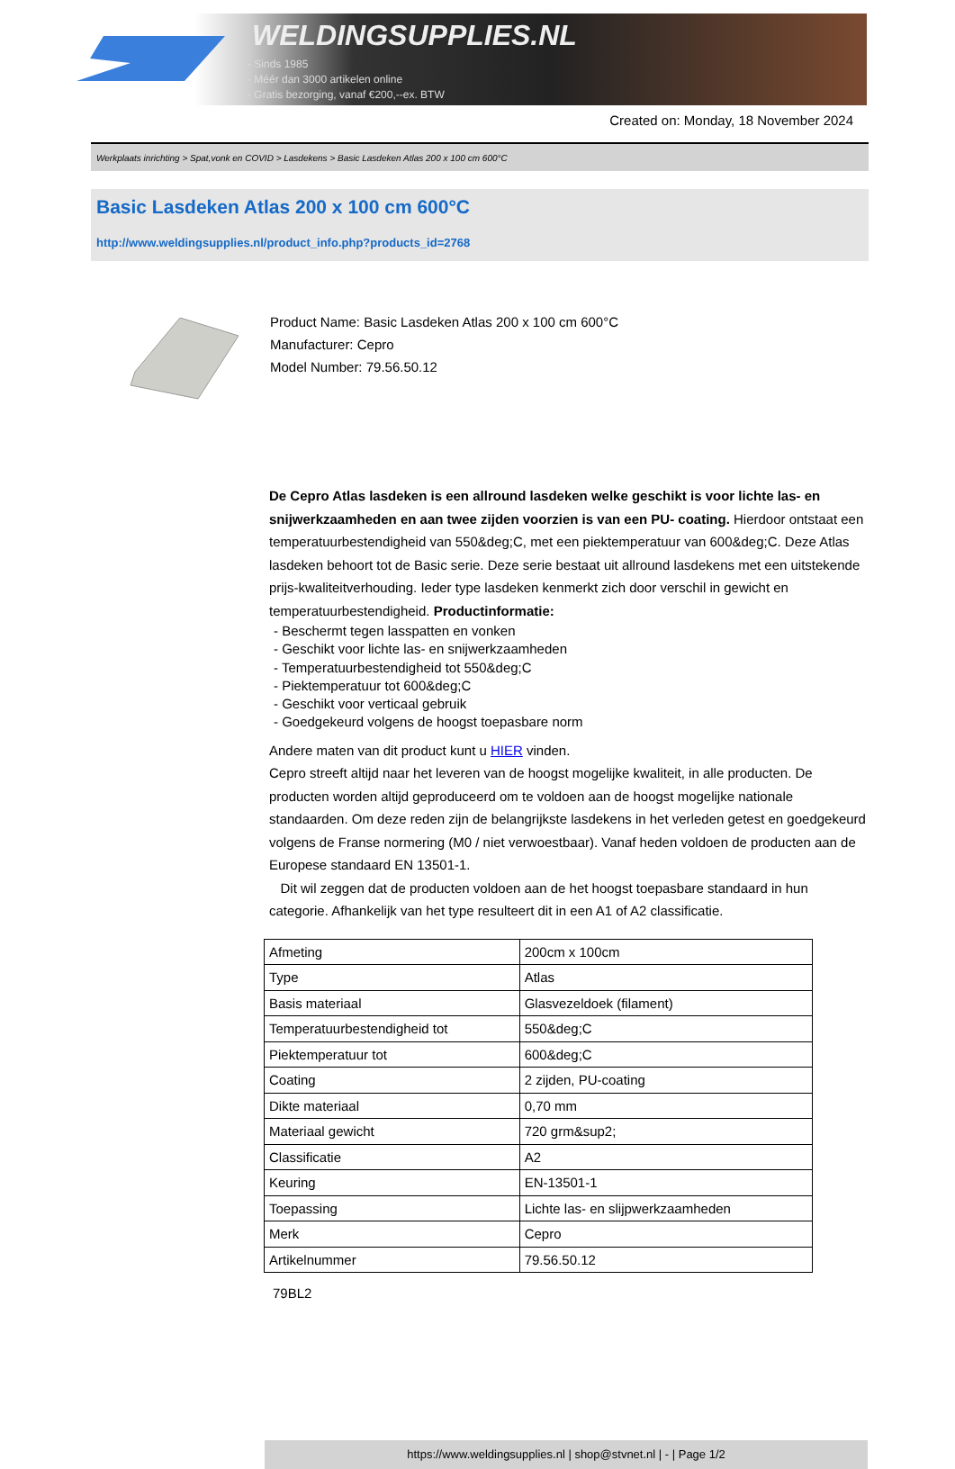WELDINGSUPPLIES.NL
- Sinds 1985
- Méér dan 3000 artikelen online
- Gratis bezorging, vanaf €200,--ex. BTW
Created on: Monday, 18 November 2024
Werkplaats inrichting > Spat,vonk en COVID > Lasdekens > Basic Lasdeken Atlas 200 x 100 cm 600°C
Basic Lasdeken Atlas 200 x 100 cm 600°C
http://www.weldingsupplies.nl/product_info.php?products_id=2768
Product Name: Basic Lasdeken Atlas 200 x 100 cm 600°C
Manufacturer: Cepro
Model Number: 79.56.50.12
De Cepro Atlas lasdeken is een allround lasdeken welke geschikt is voor lichte las- en snijwerkzaamheden en aan twee zijden voorzien is van een PU- coating. Hierdoor ontstaat een temperatuurbestendigheid van 550&deg;C, met een piektemperatuur van 600&deg;C. Deze Atlas lasdeken behoort tot de Basic serie. Deze serie bestaat uit allround lasdekens met een uitstekende prijs-kwaliteitverhouding. Ieder type lasdeken kenmerkt zich door verschil in gewicht en temperatuurbestendigheid. Productinformatie:
- Beschermt tegen lasspatten en vonken
- Geschikt voor lichte las- en snijwerkzaamheden
- Temperatuurbestendigheid tot 550&deg;C
- Piektemperatuur tot 600&deg;C
- Geschikt voor verticaal gebruik
- Goedgekeurd volgens de hoogst toepasbare norm
Andere maten van dit product kunt u HIER vinden.
Cepro streeft altijd naar het leveren van de hoogst mogelijke kwaliteit, in alle producten. De producten worden altijd geproduceerd om te voldoen aan de hoogst mogelijke nationale standaarden. Om deze reden zijn de belangrijkste lasdekens in het verleden getest en goedgekeurd volgens de Franse normering (M0 / niet verwoestbaar). Vanaf heden voldoen de producten aan de Europese standaard EN 13501-1.
Dit wil zeggen dat de producten voldoen aan de het hoogst toepasbare standaard in hun categorie. Afhankelijk van het type resulteert dit in een A1 of A2 classificatie.
| Afmeting | 200cm x 100cm |
| Type | Atlas |
| Basis materiaal | Glasvezeldoek (filament) |
| Temperatuurbestendigheid tot | 550&deg;C |
| Piektemperatuur tot | 600&deg;C |
| Coating | 2 zijden, PU-coating |
| Dikte materiaal | 0,70 mm |
| Materiaal gewicht | 720 grm&sup2; |
| Classificatie | A2 |
| Keuring | EN-13501-1 |
| Toepassing | Lichte las- en slijpwerkzaamheden |
| Merk | Cepro |
| Artikelnummer | 79.56.50.12 |
79BL2
https://www.weldingsupplies.nl | shop@stvnet.nl | - | Page 1/2